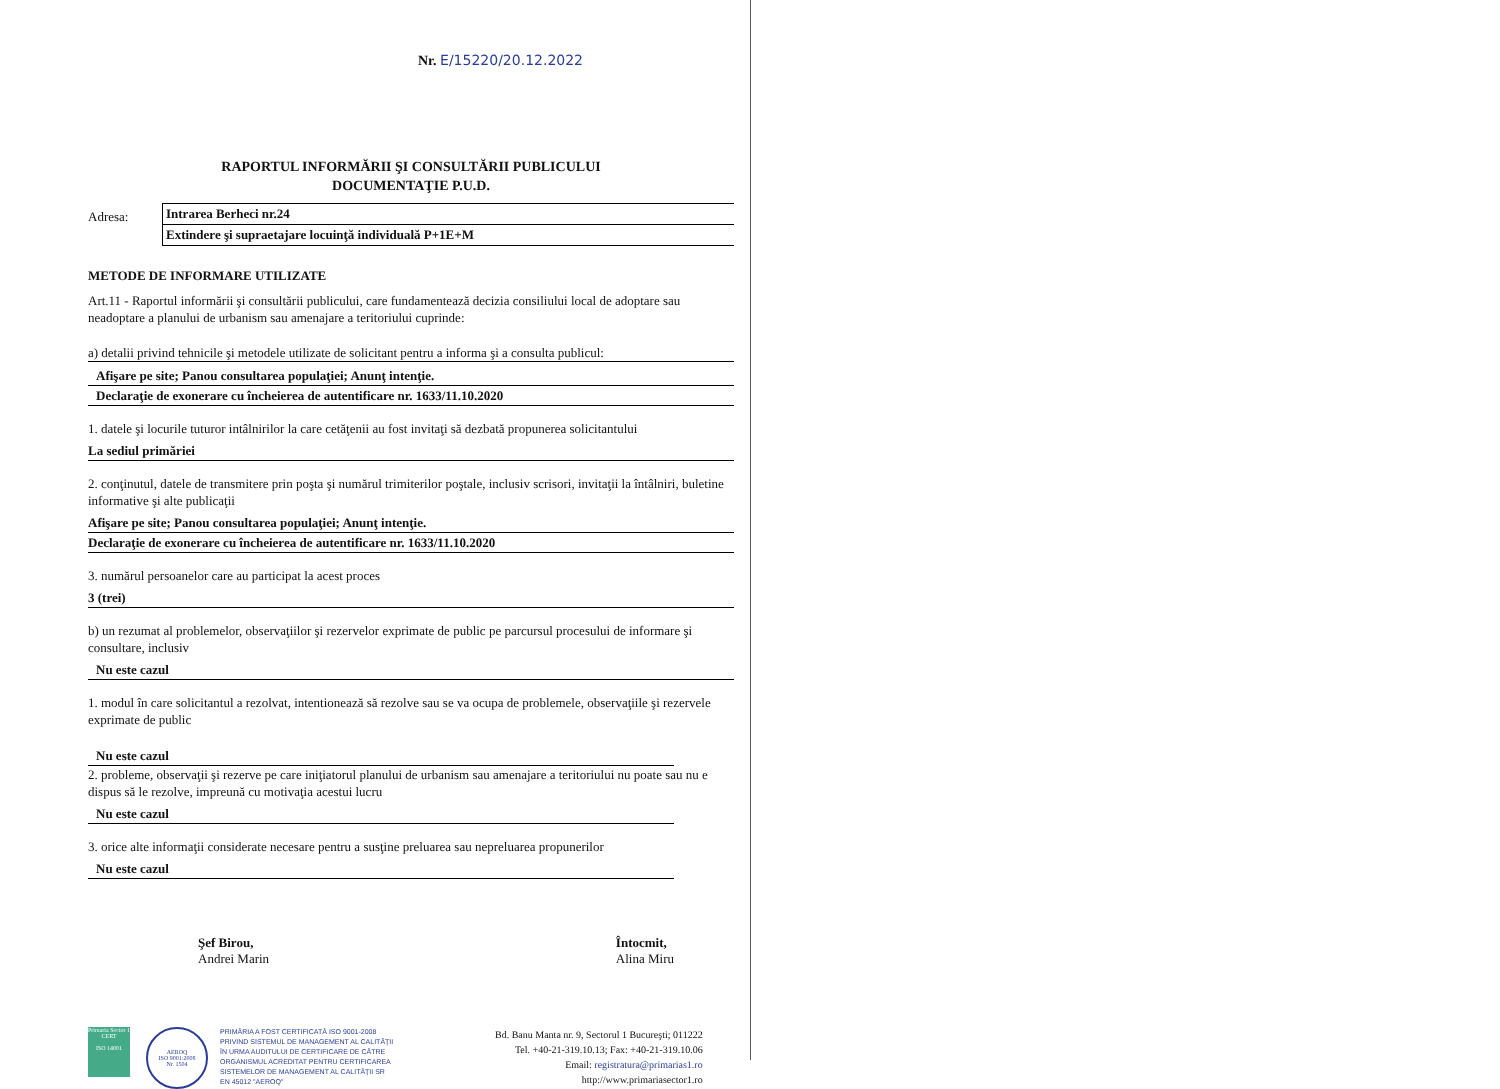Nr. E/15220/20.12.2022
RAPORTUL INFORMĂRII ŞI CONSULTĂRII PUBLICULUI
DOCUMENTAŢIE P.U.D.
Adresa:
Intrarea Berheci nr.24
Extindere şi supraetajare locuinţă individuală P+1E+M
METODE DE INFORMARE UTILIZATE
Art.11 - Raportul informării şi consultării publicului, care fundamentează decizia consiliului local de adoptare sau neadoptare a planului de urbanism sau amenajare a teritoriului cuprinde:
a) detalii privind tehnicile şi metodele utilizate de solicitant pentru a informa şi a consulta publicul:
Afişare pe site; Panou consultarea populaţiei; Anunţ intenţie.
Declaraţie de exonerare cu încheierea de autentificare nr. 1633/11.10.2020
1. datele şi locurile tuturor intâlnirilor la care cetăţenii au fost invitaţi să dezbată propunerea solicitantului
La sediul primăriei
2. conţinutul, datele de transmitere prin poşta şi numărul trimiterilor poştale, inclusiv scrisori, invitaţii la întâlniri, buletine informative şi alte publicaţii
Afişare pe site; Panou consultarea populaţiei; Anunţ intenţie.
Declaraţie de exonerare cu încheierea de autentificare nr. 1633/11.10.2020
3. numărul persoanelor care au participat la acest proces
3 (trei)
b) un rezumat al problemelor, observaţiilor şi rezervelor exprimate de public pe parcursul procesului de informare şi consultare, inclusiv
Nu este cazul
1. modul în care solicitantul a rezolvat, intentionează să rezolve sau se va ocupa de problemele, observaţiile şi rezervele exprimate de public
Nu este cazul
2. probleme, observaţii şi rezerve pe care iniţiatorul planului de urbanism sau amenajare a teritoriului nu poate sau nu e dispus să le rezolve, impreună cu motivaţia acestui lucru
Nu este cazul
3. orice alte informaţii considerate necesare pentru a susţine preluarea sau nepreluarea propunerilor
Nu este cazul
Şef Birou,
Andrei Marin
Întocmit,
Alina Miru
Primaria Sector 1
CERT
ISO 14001
AEROQ
ISO 9001:2008
Nr. 1504
PRIMĂRIA A FOST CERTIFICATĂ ISO 9001-2008 PRIVIND SISTEMUL DE MANAGEMENT AL CALITĂŢII ÎN URMA AUDITULUI DE CERTIFICARE DE CĂTRE ORGANISMUL ACREDITAT PENTRU CERTIFICAREA SISTEMELOR DE MANAGEMENT AL CALITĂŢII SR EN 45012 "AEROQ"
Bd. Banu Manta nr. 9, Sectorul 1 Bucureşti; 011222
Tel. +40-21-319.10.13; Fax: +40-21-319.10.06
Email: registratura@primarias1.ro
http://www.primariasector1.ro